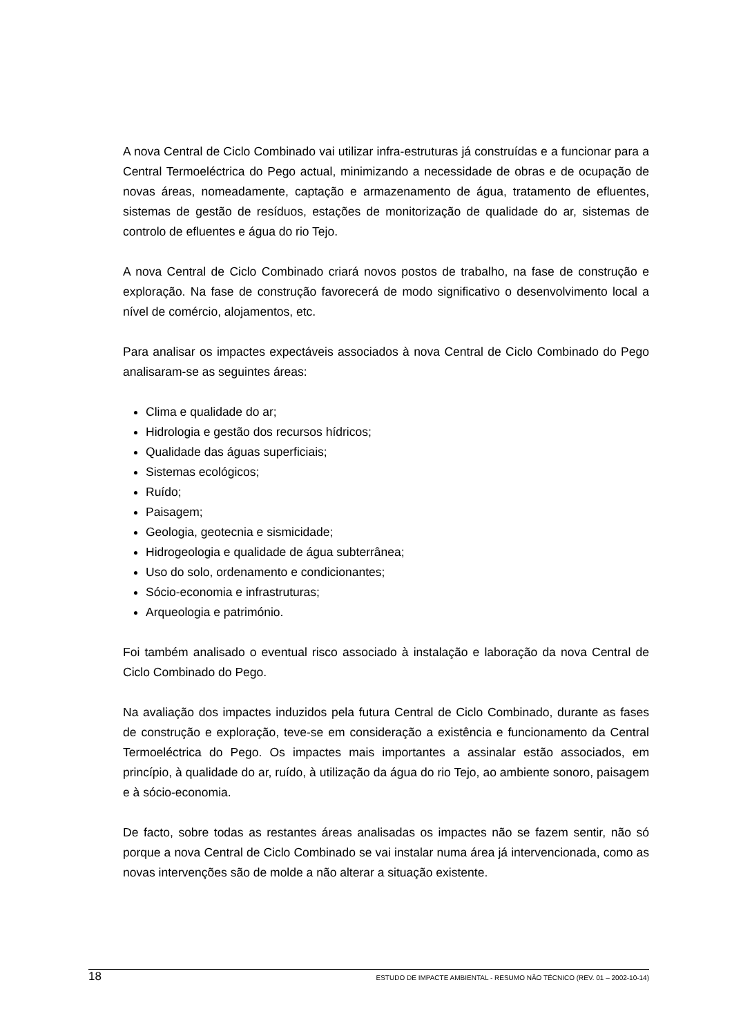A nova Central de Ciclo Combinado vai utilizar infra-estruturas já construídas e a funcionar para a Central Termoeléctrica do Pego actual, minimizando a necessidade de obras e de ocupação de novas áreas, nomeadamente, captação e armazenamento de água, tratamento de efluentes, sistemas de gestão de resíduos, estações de monitorização de qualidade do ar, sistemas de controlo de efluentes e água do rio Tejo.
A nova Central de Ciclo Combinado criará novos postos de trabalho, na fase de construção e exploração. Na fase de construção favorecerá de modo significativo o desenvolvimento local a nível de comércio, alojamentos, etc.
Para analisar os impactes expectáveis associados à nova Central de Ciclo Combinado do Pego analisaram-se as seguintes áreas:
Clima e qualidade do ar;
Hidrologia e gestão dos recursos hídricos;
Qualidade das águas superficiais;
Sistemas ecológicos;
Ruído;
Paisagem;
Geologia, geotecnia e sismicidade;
Hidrogeologia e qualidade de água subterrânea;
Uso do solo, ordenamento e condicionantes;
Sócio-economia e infrastruturas;
Arqueologia e património.
Foi também analisado o eventual risco associado à instalação e laboração da nova Central de Ciclo Combinado do Pego.
Na avaliação dos impactes induzidos pela futura Central de Ciclo Combinado, durante as fases de construção e exploração, teve-se em consideração a existência e funcionamento da Central Termoeléctrica do Pego. Os impactes mais importantes a assinalar estão associados, em princípio, à qualidade do ar, ruído, à utilização da água do rio Tejo, ao ambiente sonoro, paisagem e à sócio-economia.
De facto, sobre todas as restantes áreas analisadas os impactes não se fazem sentir, não só porque a nova Central de Ciclo Combinado se vai instalar numa área já intervencionada, como as novas intervenções são de molde a não alterar a situação existente.
18 ESTUDO DE IMPACTE AMBIENTAL - RESUMO NÃO TÉCNICO (REV. 01 – 2002-10-14)